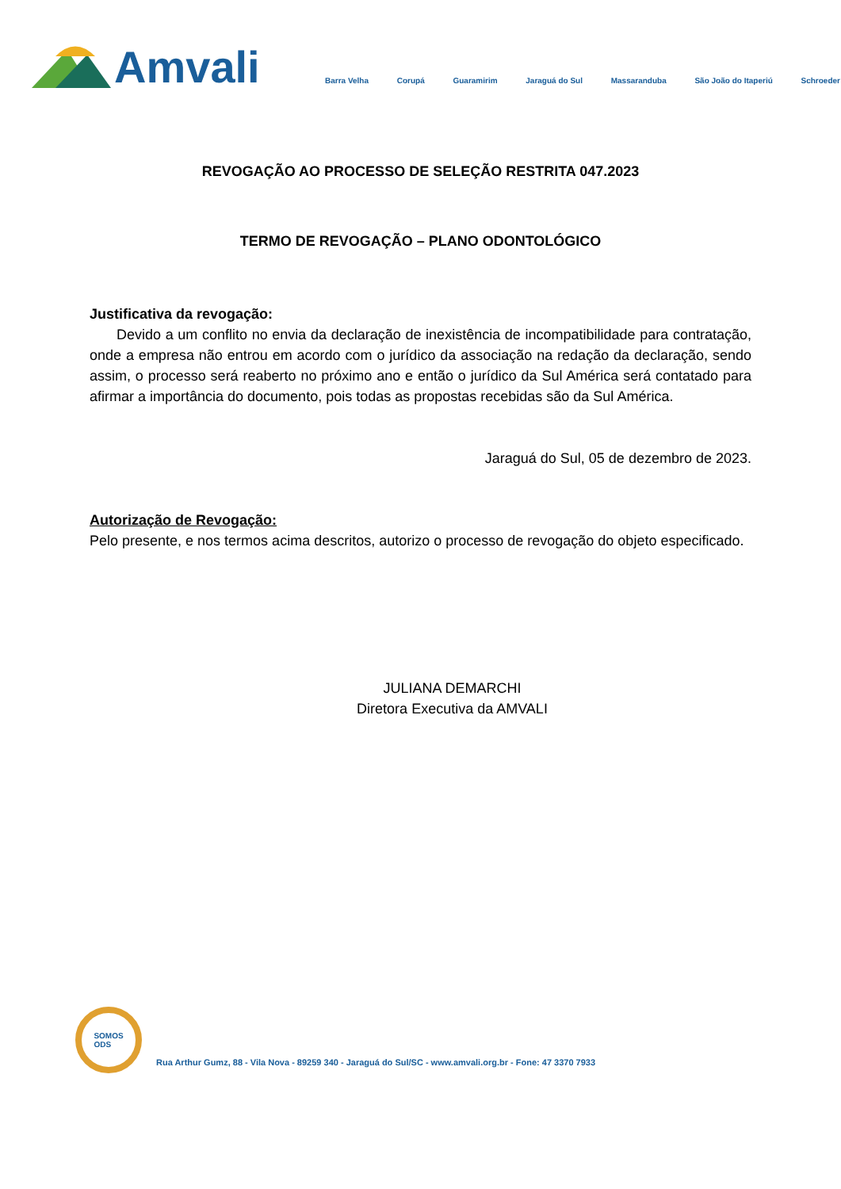Amvali
Barra Velha Corupá Guaramirim Jaraguá do Sul Massaranduba São João do Itaperiú Schroeder
REVOGAÇÃO AO PROCESSO DE SELEÇÃO RESTRITA 047.2023
TERMO DE REVOGAÇÃO – PLANO ODONTOLÓGICO
Justificativa da revogação:
Devido a um conflito no envia da declaração de inexistência de incompatibilidade para contratação, onde a empresa não entrou em acordo com o jurídico da associação na redação da declaração, sendo assim, o processo será reaberto no próximo ano e então o jurídico da Sul América será contatado para afirmar a importância do documento, pois todas as propostas recebidas são da Sul América.
Jaraguá do Sul, 05 de dezembro de 2023.
Autorização de Revogação:
Pelo presente, e nos termos acima descritos, autorizo o processo de revogação do objeto especificado.
JULIANA DEMARCHI
Diretora Executiva da AMVALI
SOMOS
ODS
Rua Arthur Gumz, 88 - Vila Nova - 89259 340 - Jaraguá do Sul/SC - www.amvali.org.br - Fone: 47 3370 7933